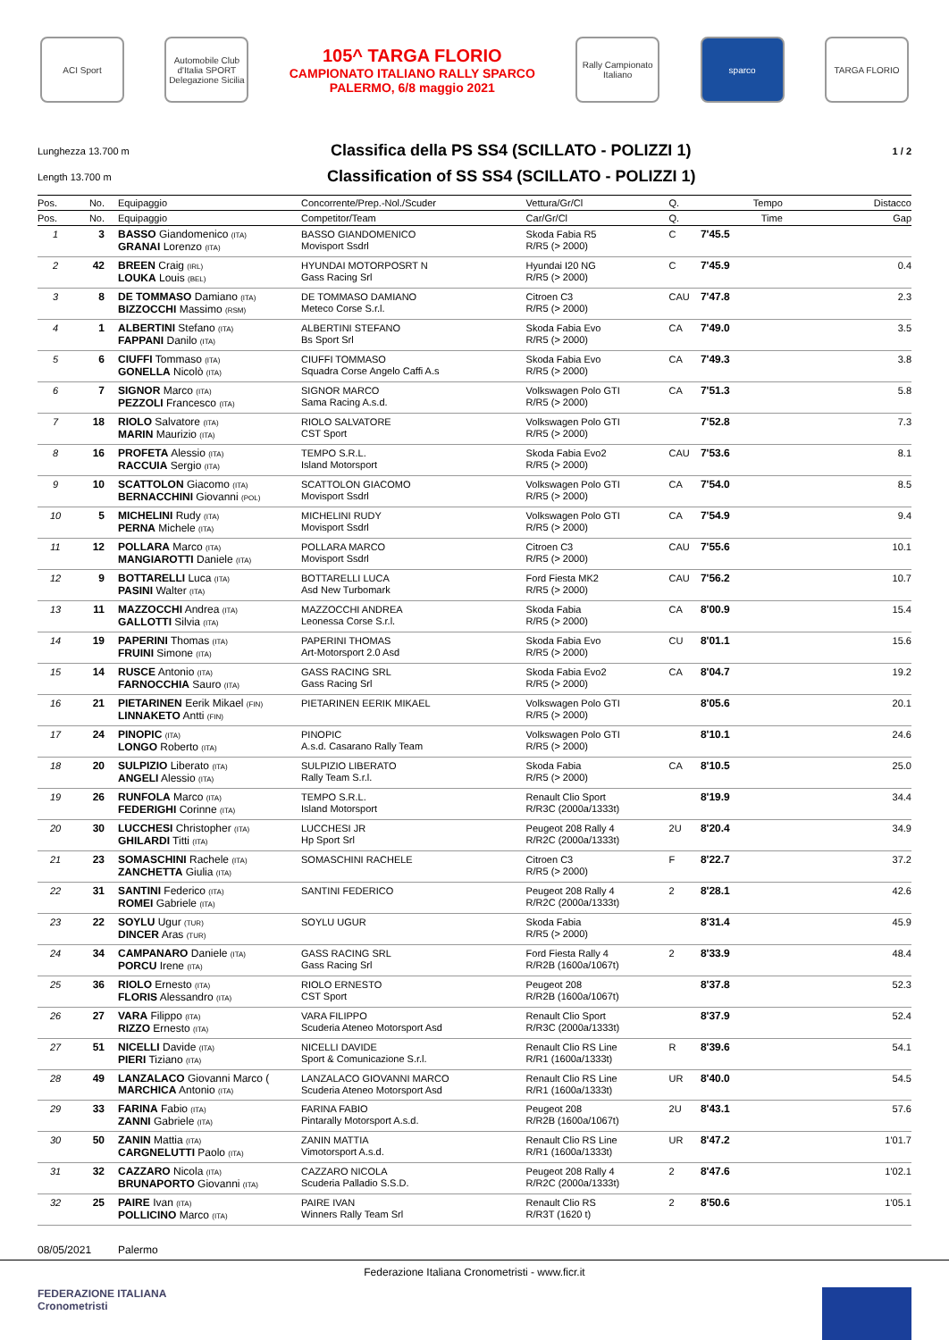ACI Sport
Automobile Club d'Italia SPORT Delegazione Sicilia
105^ TARGA FLORIO
CAMPIONATO ITALIANO RALLY SPARCO
PALERMO, 6/8 maggio 2021
Rally Campionato Italiano
sparco TARGA FLORIO
Lunghezza 13.700 m
Classifica della PS SS4 (SCILLATO - POLIZZI 1)
1 / 2
Length 13.700 m
Classification of SS SS4 (SCILLATO - POLIZZI 1)
| Pos. | No. | Equipaggio | Concorrente/Prep.-Nol./Scuder | Vettura/Gr/Cl | Q. | Tempo | Distacco |
| --- | --- | --- | --- | --- | --- | --- | --- |
| Pos. | No. | Equipaggio | Competitor/Team | Car/Gr/Cl | Q. | Time | Gap |
| 1 | 3 | BASSO Giandomenico (ITA) GRANAI Lorenzo (ITA) | BASSO GIANDOMENICO Movisport Ssdrl | Skoda Fabia R5 R/R5 (> 2000) | C | 7'45.5 | |
| 2 | 42 | BREEN Craig (IRL) LOUKA Louis (BEL) | HYUNDAI MOTORPOSRT N Gass Racing Srl | Hyundai I20 NG R/R5 (> 2000) | C | 7'45.9 | 0.4 |
| 3 | 8 | DE TOMMASO Damiano (ITA) BIZZOCCHI Massimo (RSM) | DE TOMMASO DAMIANO Meteco Corse S.r.l. | Citroen C3 R/R5 (> 2000) | CAU | 7'47.8 | 2.3 |
| 4 | 1 | ALBERTINI Stefano (ITA) FAPPANI Danilo (ITA) | ALBERTINI STEFANO Bs Sport Srl | Skoda Fabia Evo R/R5 (> 2000) | CA | 7'49.0 | 3.5 |
| 5 | 6 | CIUFFI Tommaso (ITA) GONELLA Nicolò (ITA) | CIUFFI TOMMASO Squadra Corse Angelo Caffi A.s | Skoda Fabia Evo R/R5 (> 2000) | CA | 7'49.3 | 3.8 |
| 6 | 7 | SIGNOR Marco (ITA) PEZZOLI Francesco (ITA) | SIGNOR MARCO Sama Racing A.s.d. | Volkswagen Polo GTI R/R5 (> 2000) | CA | 7'51.3 | 5.8 |
| 7 | 18 | RIOLO Salvatore (ITA) MARIN Maurizio (ITA) | RIOLO SALVATORE CST Sport | Volkswagen Polo GTI R/R5 (> 2000) | | 7'52.8 | 7.3 |
| 8 | 16 | PROFETA Alessio (ITA) RACCUIA Sergio (ITA) | TEMPO S.R.L. Island Motorsport | Skoda Fabia Evo2 R/R5 (> 2000) | CAU | 7'53.6 | 8.1 |
| 9 | 10 | SCATTOLON Giacomo (ITA) BERNACCHINI Giovanni (POL) | SCATTOLON GIACOMO Movisport Ssdrl | Volkswagen Polo GTI R/R5 (> 2000) | CA | 7'54.0 | 8.5 |
| 10 | 5 | MICHELINI Rudy (ITA) PERNA Michele (ITA) | MICHELINI RUDY Movisport Ssdrl | Volkswagen Polo GTI R/R5 (> 2000) | CA | 7'54.9 | 9.4 |
| 11 | 12 | POLLARA Marco (ITA) MANGIAROTTI Daniele (ITA) | POLLARA MARCO Movisport Ssdrl | Citroen C3 R/R5 (> 2000) | CAU | 7'55.6 | 10.1 |
| 12 | 9 | BOTTARELLI Luca (ITA) PASINI Walter (ITA) | BOTTARELLI LUCA Asd New Turbomark | Ford Fiesta MK2 R/R5 (> 2000) | CAU | 7'56.2 | 10.7 |
| 13 | 11 | MAZZOCCHI Andrea (ITA) GALLOTTI Silvia (ITA) | MAZZOCCHI ANDREA Leonessa Corse S.r.l. | Skoda Fabia R/R5 (> 2000) | CA | 8'00.9 | 15.4 |
| 14 | 19 | PAPERINI Thomas (ITA) FRUINI Simone (ITA) | PAPERINI THOMAS Art-Motorsport 2.0 Asd | Skoda Fabia Evo R/R5 (> 2000) | CU | 8'01.1 | 15.6 |
| 15 | 14 | RUSCE Antonio (ITA) FARNOCCHIA Sauro (ITA) | GASS RACING SRL Gass Racing Srl | Skoda Fabia Evo2 R/R5 (> 2000) | CA | 8'04.7 | 19.2 |
| 16 | 21 | PIETARINEN Eerik Mikael (FIN) LINNAKETO Antti (FIN) | PIETARINEN EERIK MIKAEL | Volkswagen Polo GTI R/R5 (> 2000) | | 8'05.6 | 20.1 |
| 17 | 24 | PINOPIC (ITA) LONGO Roberto (ITA) | PINOPIC A.s.d. Casarano Rally Team | Volkswagen Polo GTI R/R5 (> 2000) | | 8'10.1 | 24.6 |
| 18 | 20 | SULPIZIO Liberato (ITA) ANGELI Alessio (ITA) | SULPIZIO LIBERATO Rally Team S.r.l. | Skoda Fabia R/R5 (> 2000) | CA | 8'10.5 | 25.0 |
| 19 | 26 | RUNFOLA Marco (ITA) FEDERIGHI Corinne (ITA) | TEMPO S.R.L. Island Motorsport | Renault Clio Sport R/R3C (2000a/1333t) | | 8'19.9 | 34.4 |
| 20 | 30 | LUCCHESI Christopher (ITA) GHILARDI Titti (ITA) | LUCCHESI JR Hp Sport Srl | Peugeot 208 Rally 4 R/R2C (2000a/1333t) | 2U | 8'20.4 | 34.9 |
| 21 | 23 | SOMASCHINI Rachele (ITA) ZANCHETTA Giulia (ITA) | SOMASCHINI RACHELE | Citroen C3 R/R5 (> 2000) | F | 8'22.7 | 37.2 |
| 22 | 31 | SANTINI Federico (ITA) ROMEI Gabriele (ITA) | SANTINI FEDERICO | Peugeot 208 Rally 4 R/R2C (2000a/1333t) | 2 | 8'28.1 | 42.6 |
| 23 | 22 | SOYLU Ugur (TUR) DINCER Aras (TUR) | SOYLU UGUR | Skoda Fabia R/R5 (> 2000) | | 8'31.4 | 45.9 |
| 24 | 34 | CAMPANARO Daniele (ITA) PORCU Irene (ITA) | GASS RACING SRL Gass Racing Srl | Ford Fiesta Rally 4 R/R2B (1600a/1067t) | 2 | 8'33.9 | 48.4 |
| 25 | 36 | RIOLO Ernesto (ITA) FLORIS Alessandro (ITA) | RIOLO ERNESTO CST Sport | Peugeot 208 R/R2B (1600a/1067t) | | 8'37.8 | 52.3 |
| 26 | 27 | VARA Filippo (ITA) RIZZO Ernesto (ITA) | VARA FILIPPO Scuderia Ateneo Motorsport Asd | Renault Clio Sport R/R3C (2000a/1333t) | | 8'37.9 | 52.4 |
| 27 | 51 | NICELLI Davide (ITA) PIERI Tiziano (ITA) | NICELLI DAVIDE Sport & Comunicazione S.r.l. | Renault Clio RS Line R/R1 (1600a/1333t) | R | 8'39.6 | 54.1 |
| 28 | 49 | LANZALACO Giovanni Marco ( MARCHICA Antonio (ITA) | LANZALACO GIOVANNI MARCO Scuderia Ateneo Motorsport Asd | Renault Clio RS Line R/R1 (1600a/1333t) | UR | 8'40.0 | 54.5 |
| 29 | 33 | FARINA Fabio (ITA) ZANNI Gabriele (ITA) | FARINA FABIO Pintarally Motorsport A.s.d. | Peugeot 208 R/R2B (1600a/1067t) | 2U | 8'43.1 | 57.6 |
| 30 | 50 | ZANIN Mattia (ITA) CARGNELUTTI Paolo (ITA) | ZANIN MATTIA Vimotorsport A.s.d. | Renault Clio RS Line R/R1 (1600a/1333t) | UR | 8'47.2 | 1'01.7 |
| 31 | 32 | CAZZARO Nicola (ITA) BRUNAPORTO Giovanni (ITA) | CAZZARO NICOLA Scuderia Palladio S.S.D. | Peugeot 208 Rally 4 R/R2C (2000a/1333t) | 2 | 8'47.6 | 1'02.1 |
| 32 | 25 | PAIRE Ivan (ITA) POLLICINO Marco (ITA) | PAIRE IVAN Winners Rally Team Srl | Renault Clio RS R/R3T (1620 t) | 2 | 8'50.6 | 1'05.1 |
08/05/2021 Palermo
Federazione Italiana Cronometristi - www.ficr.it
FEDERAZIONE ITALIANA
Cronometristi